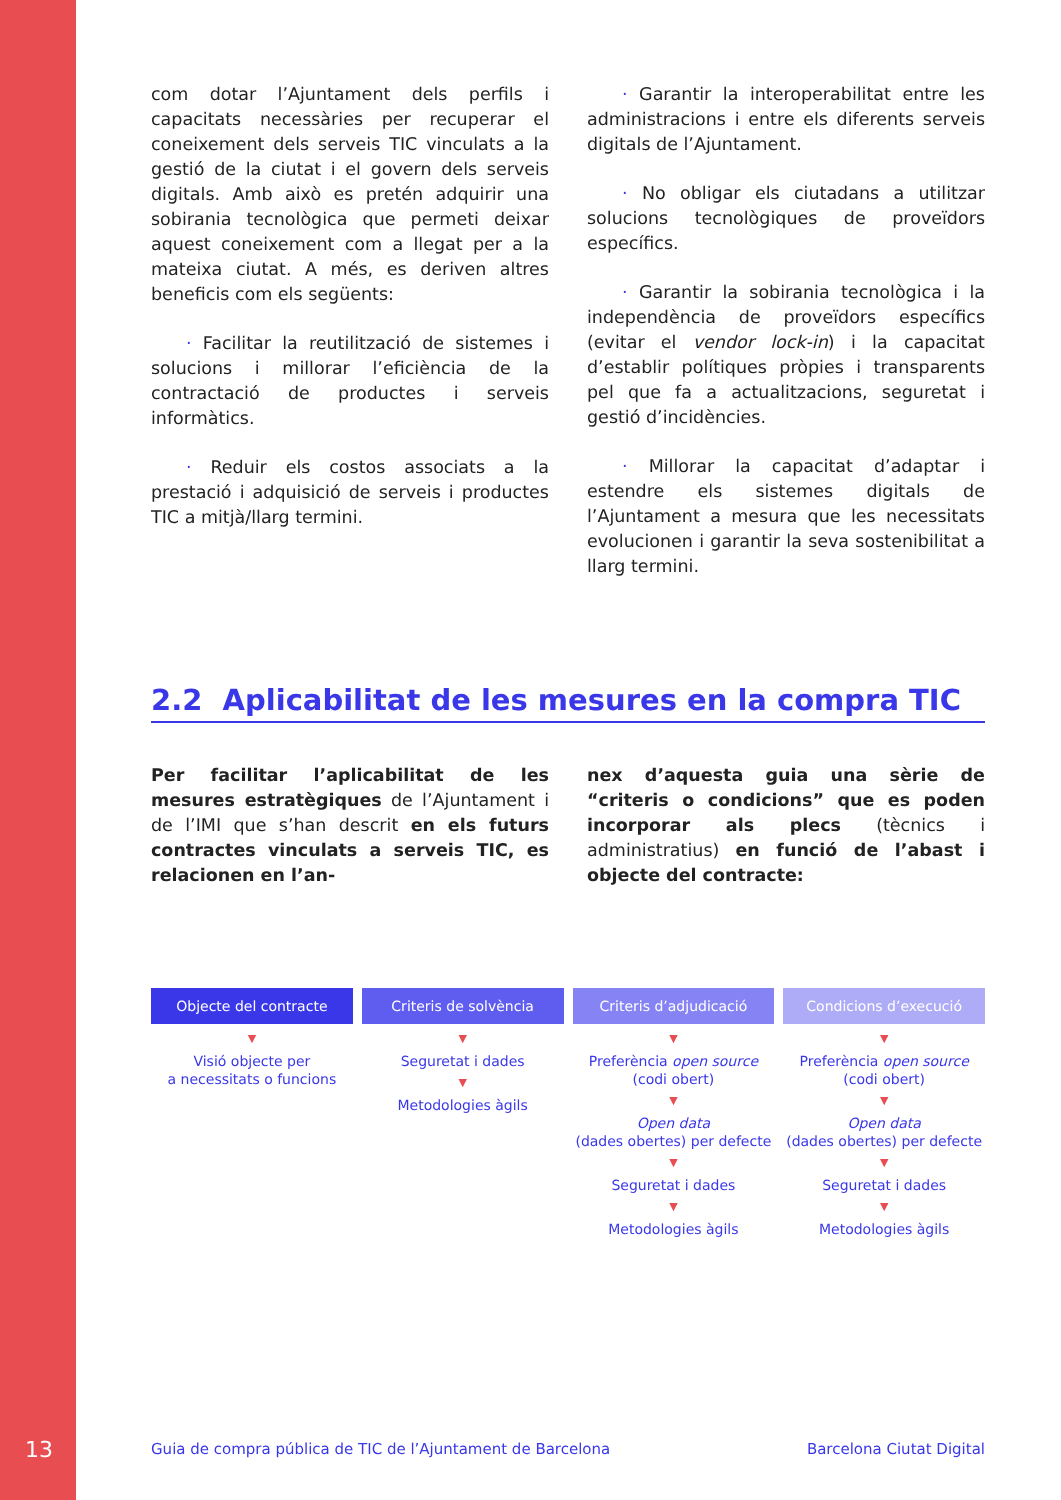com dotar l’Ajuntament dels perfils i capacitats necessàries per recuperar el coneixement dels serveis TIC vinculats a la gestió de la ciutat i el govern dels serveis digitals. Amb això es pretén adquirir una sobirania tecnològica que permeti deixar aquest coneixement com a llegat per a la mateixa ciutat. A més, es deriven altres beneficis com els següents:
  · Facilitar la reutilització de sistemes i solucions i millorar l’eficiència de la contractació de productes i serveis informàtics.
  · Reduir els costos associats a la prestació i adquisició de serveis i productes TIC a mitjà/llarg termini.
  · Garantir la interoperabilitat entre les administracions i entre els diferents serveis digitals de l’Ajuntament.
  · No obligar els ciutadans a utilitzar solucions tecnològiques de proveïdors específics.
  · Garantir la sobirania tecnològica i la independència de proveïdors específics (evitar el vendor lock-in) i la capacitat d’establir polítiques pròpies i transparents pel que fa a actualitzacions, seguretat i gestió d’incidències.
  · Millorar la capacitat d’adaptar i estendre els sistemes digitals de l’Ajuntament a mesura que les necessitats evolucionen i garantir la seva sostenibilitat a llarg termini.
2.2 Aplicabilitat de les mesures en la compra TIC
Per facilitar l’aplicabilitat de les mesures estratègiques de l’Ajuntament i de l’IMI que s’han descrit en els futurs contractes vinculats a serveis TIC, es relacionen en l’an-
nex d’aquesta guia una sèrie de “criteris o condicions” que es poden incorporar als plecs (tècnics i administratius) en funció de l’abast i objecte del contracte:
Objecte del contracte
▼
Visió objecte per
a necessitats o funcions
Criteris de solvència
▼
Seguretat i dades
▼
Metodologies àgils
Criteris d’adjudicació
▼
Preferència open source
(codi obert)
▼
Open data
(dades obertes) per defecte
▼
Seguretat i dades
▼
Metodologies àgils
Condicions d’execució
▼
Preferència open source (codi obert)
▼
Open data
(dades obertes) per defecte
▼
Seguretat i dades
▼
Metodologies àgils
13 Guia de compra pública de TIC de l’Ajuntament de Barcelona Barcelona Ciutat Digital